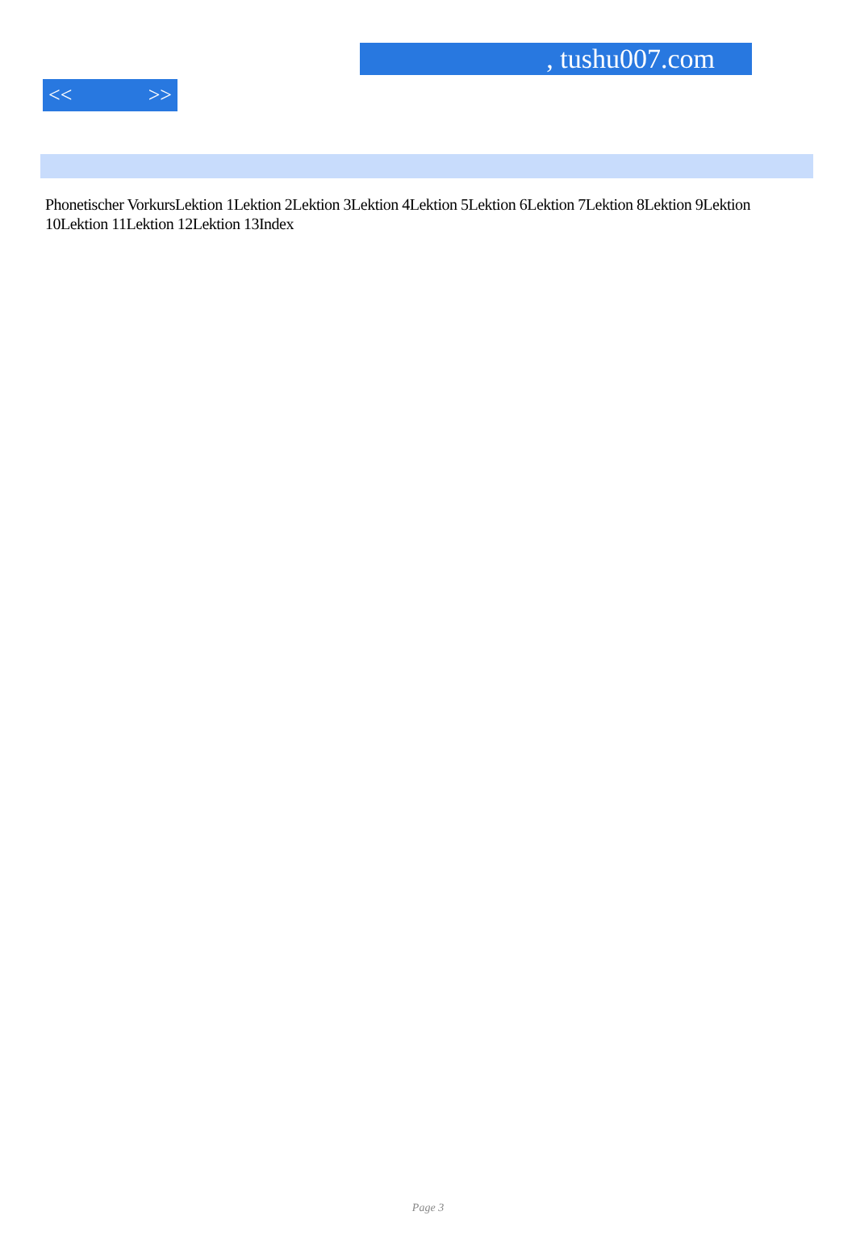, tushu007.com
<< >>
Phonetischer VorkursLektion 1Lektion 2Lektion 3Lektion 4Lektion 5Lektion 6Lektion 7Lektion 8Lektion 9Lektion 10Lektion 11Lektion 12Lektion 13Index
Page 3